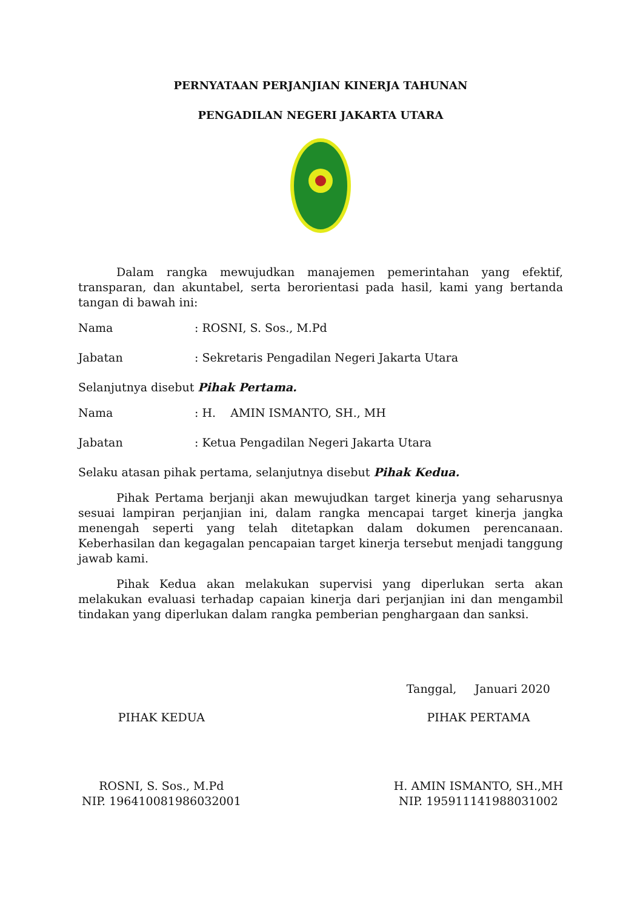PERNYATAAN PERJANJIAN KINERJA TAHUNAN
PENGADILAN NEGERI JAKARTA UTARA
Dalam rangka mewujudkan manajemen pemerintahan yang efektif, transparan, dan akuntabel, serta berorientasi pada hasil, kami yang bertanda tangan di bawah ini:
Nama: ROSNI, S. Sos., M.Pd
Jabatan: Sekretaris Pengadilan Negeri Jakarta Utara
Selanjutnya disebut Pihak Pertama.
Nama: H. AMIN ISMANTO, SH., MH
Jabatan: Ketua Pengadilan Negeri Jakarta Utara
Selaku atasan pihak pertama, selanjutnya disebut Pihak Kedua.
Pihak Pertama berjanji akan mewujudkan target kinerja yang seharusnya sesuai lampiran perjanjian ini, dalam rangka mencapai target kinerja jangka menengah seperti yang telah ditetapkan dalam dokumen perencanaan. Keberhasilan dan kegagalan pencapaian target kinerja tersebut menjadi tanggung jawab kami.
Pihak Kedua akan melakukan supervisi yang diperlukan serta akan melakukan evaluasi terhadap capaian kinerja dari perjanjian ini dan mengambil tindakan yang diperlukan dalam rangka pemberian penghargaan dan sanksi.
PIHAK KEDUA
ROSNI, S. Sos., M.Pd
NIP. 196410081986032001
Tanggal, Januari 2020
PIHAK PERTAMA
H. AMIN ISMANTO, SH.,MH
NIP. 195911141988031002